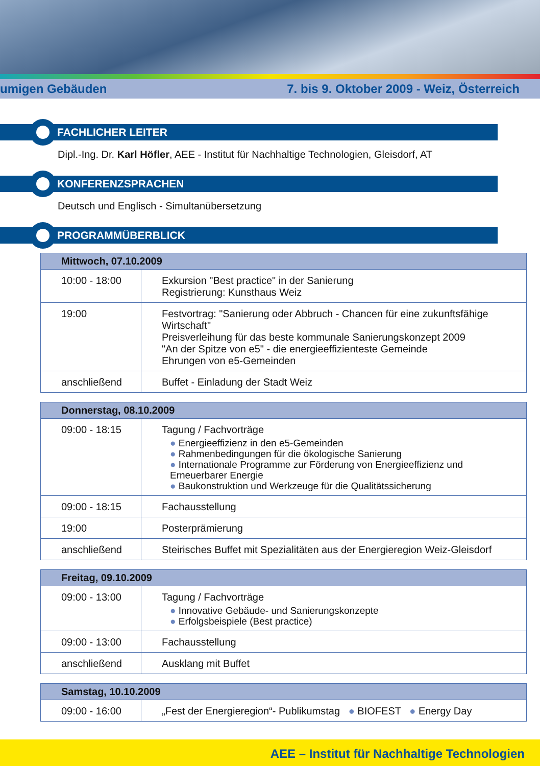umigen Gebäuden 7. bis 9. Oktober 2009 - Weiz, Österreich
FACHLICHER LEITER
Dipl.-Ing. Dr. Karl Höfler, AEE - Institut für Nachhaltige Technologien, Gleisdorf, AT
KONFERENZSPRACHEN
Deutsch und Englisch - Simultanübersetzung
PROGRAMMÜBERBLICK
| Mittwoch, 07.10.2009 | |
| --- | --- |
| 10:00 - 18:00 | Exkursion "Best practice" in der Sanierung Registrierung: Kunsthaus Weiz |
| 19:00 | Festvortrag: "Sanierung oder Abbruch - Chancen für eine zukunftsfähige Wirtschaft" Preisverleihung für das beste kommunale Sanierungskonzept 2009 "An der Spitze von e5" - die energieeffizienteste Gemeinde Ehrungen von e5-Gemeinden |
| anschließend | Buffet - Einladung der Stadt Weiz |
| Donnerstag, 08.10.2009 | |
| --- | --- |
| 09:00 - 18:15 | Tagung / Fachvorträge ● Energieeffizienz in den e5-Gemeinden ● Rahmenbedingungen für die ökologische Sanierung ● Internationale Programme zur Förderung von Energieeffizienz und Erneuerbarer Energie ● Baukonstruktion und Werkzeuge für die Qualitätssicherung |
| 09:00 - 18:15 | Fachausstellung |
| 19:00 | Posterprämierung |
| anschließend | Steirisches Buffet mit Spezialitäten aus der Energieregion Weiz-Gleisdorf |
| Freitag, 09.10.2009 | |
| --- | --- |
| 09:00 - 13:00 | Tagung / Fachvorträge ● Innovative Gebäude- und Sanierungskonzepte ● Erfolgsbeispiele (Best practice) |
| 09:00 - 13:00 | Fachausstellung |
| anschließend | Ausklang mit Buffet |
| Samstag, 10.10.2009 | |
| --- | --- |
| 09:00 - 16:00 | „Fest der Energieregion“- Publikumstag ● BIOFEST ● Energy Day |
AEE – Institut für Nachhaltige Technologien